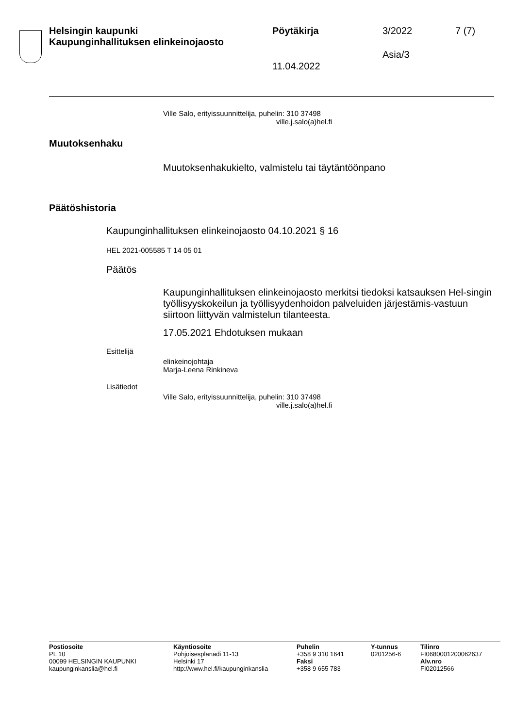Helsingin kaupunki
Kaupunginhallituksen elinkeinojaosto
Pöytäkirja 3/2022 7 (7)
Asia/3
11.04.2022
Ville Salo, erityissuunnittelija, puhelin: 310 37498
ville.j.salo(a)hel.fi
Muutoksenhaku
Muutoksenhakukielto, valmistelu tai täytäntöönpano
Päätöshistoria
Kaupunginhallituksen elinkeinojaosto 04.10.2021 § 16
HEL 2021-005585 T 14 05 01
Päätös
Kaupunginhallituksen elinkeinojaosto merkitsi tiedoksi katsauksen Hel-singin työllisyyskokeilun ja työllisyydenhoidon palveluiden järjestämis-vastuun siirtoon liittyvän valmistelun tilanteesta.
17.05.2021 Ehdotuksen mukaan
Esittelijä
elinkeinojohtaja
Marja-Leena Rinkineva
Lisätiedot
Ville Salo, erityissuunnittelija, puhelin: 310 37498
ville.j.salo(a)hel.fi
Postiosoite
PL 10
00099 HELSINGIN KAUPUNKI
kaupunginkanslia@hel.fi
Käyntiosoite
Pohjoisesplanadi 11-13
Helsinki 17
http://www.hel.fi/kaupunginkanslia
Puhelin
+358 9 310 1641
Faksi
+358 9 655 783
Y-tunnus
0201256-6
Tilinro
FI0680001200062637
Alv.nro
FI02012566